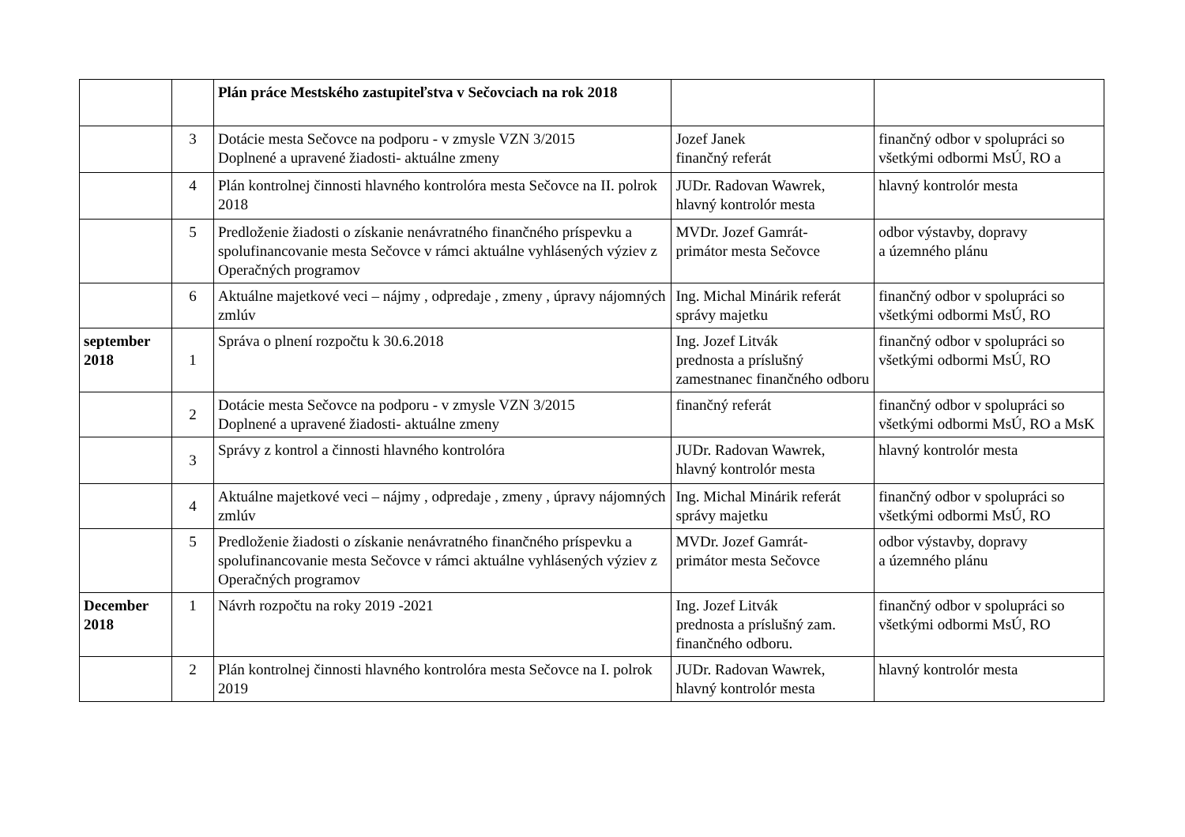| | | Plán práce Mestského zastupiteľstva v Sečovciach na rok 2018 | | |
| | 3 | Dotácie mesta Sečovce na podporu - v zmysle VZN 3/2015 Doplnené a upravené žiadosti- aktuálne zmeny | Jozef Janek finančný referát | finančný odbor v spolupráci so všetkými odbormi MsÚ, RO a |
| | 4 | Plán kontrolnej činnosti hlavného kontrolóra mesta Sečovce na II. polrok 2018 | JUDr. Radovan Wawrek, hlavný kontrolór mesta | hlavný kontrolór mesta |
| | 5 | Predloženie žiadosti o získanie nenávratného finančného príspevku a spolufinancovanie mesta Sečovce v rámci aktuálne vyhlásených výziev z Operačných programov | MVDr. Jozef Gamrát- primátor mesta Sečovce | odbor výstavby, dopravy a územného plánu |
| | 6 | Aktuálne majetkové veci – nájmy , odpredaje , zmeny , úpravy nájomných zmlúv | Ing. Michal Minárik referát správy majetku | finančný odbor v spolupráci so všetkými odbormi MsÚ, RO |
| september 2018 | 1 | Správa o plnení rozpočtu k 30.6.2018 | Ing. Jozef Litvák prednosta a príslušný zamestnanec finančného odboru | finančný odbor v spolupráci so všetkými odbormi MsÚ, RO |
| | 2 | Dotácie mesta Sečovce na podporu - v zmysle VZN 3/2015 Doplnené a upravené žiadosti- aktuálne zmeny | finančný referát | finančný odbor v spolupráci so všetkými odbormi MsÚ, RO a MsK |
| | 3 | Správy z kontrol a činnosti hlavného kontrolóra | JUDr. Radovan Wawrek, hlavný kontrolór mesta | hlavný kontrolór mesta |
| | 4 | Aktuálne majetkové veci – nájmy , odpredaje , zmeny , úpravy nájomných zmlúv | Ing. Michal Minárik referát správy majetku | finančný odbor v spolupráci so všetkými odbormi MsÚ, RO |
| | 5 | Predloženie žiadosti o získanie nenávratného finančného príspevku a spolufinancovanie mesta Sečovce v rámci aktuálne vyhlásených výziev z Operačných programov | MVDr. Jozef Gamrát- primátor mesta Sečovce | odbor výstavby, dopravy a územného plánu |
| December 2018 | 1 | Návrh rozpočtu na roky 2019 -2021 | Ing. Jozef Litvák prednosta a príslušný zam. finančného odboru. | finančný odbor v spolupráci so všetkými odbormi MsÚ, RO |
| | 2 | Plán kontrolnej činnosti hlavného kontrolóra mesta Sečovce na I. polrok 2019 | JUDr. Radovan Wawrek, hlavný kontrolór mesta | hlavný kontrolór mesta |